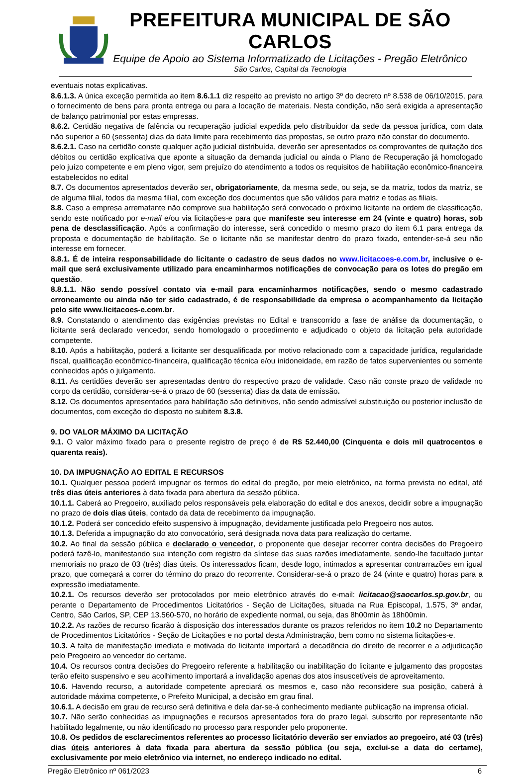PREFEITURA MUNICIPAL DE SÃO CARLOS
Equipe de Apoio ao Sistema Informatizado de Licitações - Pregão Eletrônico
São Carlos, Capital da Tecnologia
eventuais notas explicativas.
8.6.1.3. A única exceção permitida ao item 8.6.1.1 diz respeito ao previsto no artigo 3º do decreto nº 8.538 de 06/10/2015, para o fornecimento de bens para pronta entrega ou para a locação de materiais. Nesta condição, não será exigida a apresentação de balanço patrimonial por estas empresas.
8.6.2. Certidão negativa de falência ou recuperação judicial expedida pelo distribuidor da sede da pessoa jurídica, com data não superior a 60 (sessenta) dias da data limite para recebimento das propostas, se outro prazo não constar do documento.
8.6.2.1. Caso na certidão conste qualquer ação judicial distribuída, deverão ser apresentados os comprovantes de quitação dos débitos ou certidão explicativa que aponte a situação da demanda judicial ou ainda o Plano de Recuperação já homologado pelo juízo competente e em pleno vigor, sem prejuízo do atendimento a todos os requisitos de habilitação econômico-financeira estabelecidos no edital
8.7. Os documentos apresentados deverão ser, obrigatoriamente, da mesma sede, ou seja, se da matriz, todos da matriz, se de alguma filial, todos da mesma filial, com exceção dos documentos que são válidos para matriz e todas as filiais.
8.8. Caso a empresa arrematante não comprove sua habilitação será convocado o próximo licitante na ordem de classificação, sendo este notificado por e-mail e/ou via licitações-e para que manifeste seu interesse em 24 (vinte e quatro) horas, sob pena de desclassificação. Após a confirmação do interesse, será concedido o mesmo prazo do item 6.1 para entrega da proposta e documentação de habilitação. Se o licitante não se manifestar dentro do prazo fixado, entender-se-á seu não interesse em fornecer.
8.8.1. É de inteira responsabilidade do licitante o cadastro de seus dados no www.licitacoes-e.com.br, inclusive o e-mail que será exclusivamente utilizado para encaminharmos notificações de convocação para os lotes do pregão em questão.
8.8.1.1. Não sendo possível contato via e-mail para encaminharmos notificações, sendo o mesmo cadastrado erroneamente ou ainda não ter sido cadastrado, é de responsabilidade da empresa o acompanhamento da licitação pelo site www.licitacoes-e.com.br.
8.9. Constatando o atendimento das exigências previstas no Edital e transcorrido a fase de análise da documentação, o licitante será declarado vencedor, sendo homologado o procedimento e adjudicado o objeto da licitação pela autoridade competente.
8.10. Após a habilitação, poderá a licitante ser desqualificada por motivo relacionado com a capacidade jurídica, regularidade fiscal, qualificação econômico-financeira, qualificação técnica e/ou inidoneidade, em razão de fatos supervenientes ou somente conhecidos após o julgamento.
8.11. As certidões deverão ser apresentadas dentro do respectivo prazo de validade. Caso não conste prazo de validade no corpo da certidão, considerar-se-á o prazo de 60 (sessenta) dias da data de emissão.
8.12. Os documentos apresentados para habilitação são definitivos, não sendo admissível substituição ou posterior inclusão de documentos, com exceção do disposto no subitem 8.3.8.
9. DO VALOR MÁXIMO DA LICITAÇÃO
9.1. O valor máximo fixado para o presente registro de preço é de R$ 52.440,00 (Cinquenta e dois mil quatrocentos e quarenta reais).
10. DA IMPUGNAÇÃO AO EDITAL E RECURSOS
10.1. Qualquer pessoa poderá impugnar os termos do edital do pregão, por meio eletrônico, na forma prevista no edital, até três dias úteis anteriores à data fixada para abertura da sessão pública.
10.1.1. Caberá ao Pregoeiro, auxiliado pelos responsáveis pela elaboração do edital e dos anexos, decidir sobre a impugnação no prazo de dois dias úteis, contado da data de recebimento da impugnação.
10.1.2. Poderá ser concedido efeito suspensivo à impugnação, devidamente justificada pelo Pregoeiro nos autos.
10.1.3. Deferida a impugnação do ato convocatório, será designada nova data para realização do certame.
10.2. Ao final da sessão pública e declarado o vencedor, o proponente que desejar recorrer contra decisões do Pregoeiro poderá fazê-lo, manifestando sua intenção com registro da síntese das suas razões imediatamente, sendo-lhe facultado juntar memoriais no prazo de 03 (três) dias úteis. Os interessados ficam, desde logo, intimados a apresentar contrarrazões em igual prazo, que começará a correr do término do prazo do recorrente. Considerar-se-á o prazo de 24 (vinte e quatro) horas para a expressão imediatamente.
10.2.1. Os recursos deverão ser protocolados por meio eletrônico através do e-mail: licitacao@saocarlos.sp.gov.br, ou perante o Departamento de Procedimentos Licitatórios - Seção de Licitações, situada na Rua Episcopal, 1.575, 3º andar, Centro, São Carlos, SP, CEP 13.560-570, no horário de expediente normal, ou seja, das 8h00min às 18h00min.
10.2.2. As razões de recurso ficarão à disposição dos interessados durante os prazos referidos no item 10.2 no Departamento de Procedimentos Licitatórios - Seção de Licitações e no portal desta Administração, bem como no sistema licitações-e.
10.3. A falta de manifestação imediata e motivada do licitante importará a decadência do direito de recorrer e a adjudicação pelo Pregoeiro ao vencedor do certame.
10.4. Os recursos contra decisões do Pregoeiro referente a habilitação ou inabilitação do licitante e julgamento das propostas terão efeito suspensivo e seu acolhimento importará a invalidação apenas dos atos insuscetíveis de aproveitamento.
10.6. Havendo recurso, a autoridade competente apreciará os mesmos e, caso não reconsidere sua posição, caberá à autoridade máxima competente, o Prefeito Municipal, a decisão em grau final.
10.6.1. A decisão em grau de recurso será definitiva e dela dar-se-á conhecimento mediante publicação na imprensa oficial.
10.7. Não serão conhecidas as impugnações e recursos apresentados fora do prazo legal, subscrito por representante não habilitado legalmente, ou não identificado no processo para responder pelo proponente.
10.8. Os pedidos de esclarecimentos referentes ao processo licitatório deverão ser enviados ao pregoeiro, até 03 (três) dias úteis anteriores à data fixada para abertura da sessão pública (ou seja, exclui-se a data do certame), exclusivamente por meio eletrônico via internet, no endereço indicado no edital.
Pregão Eletrônico nº 061/2023 6